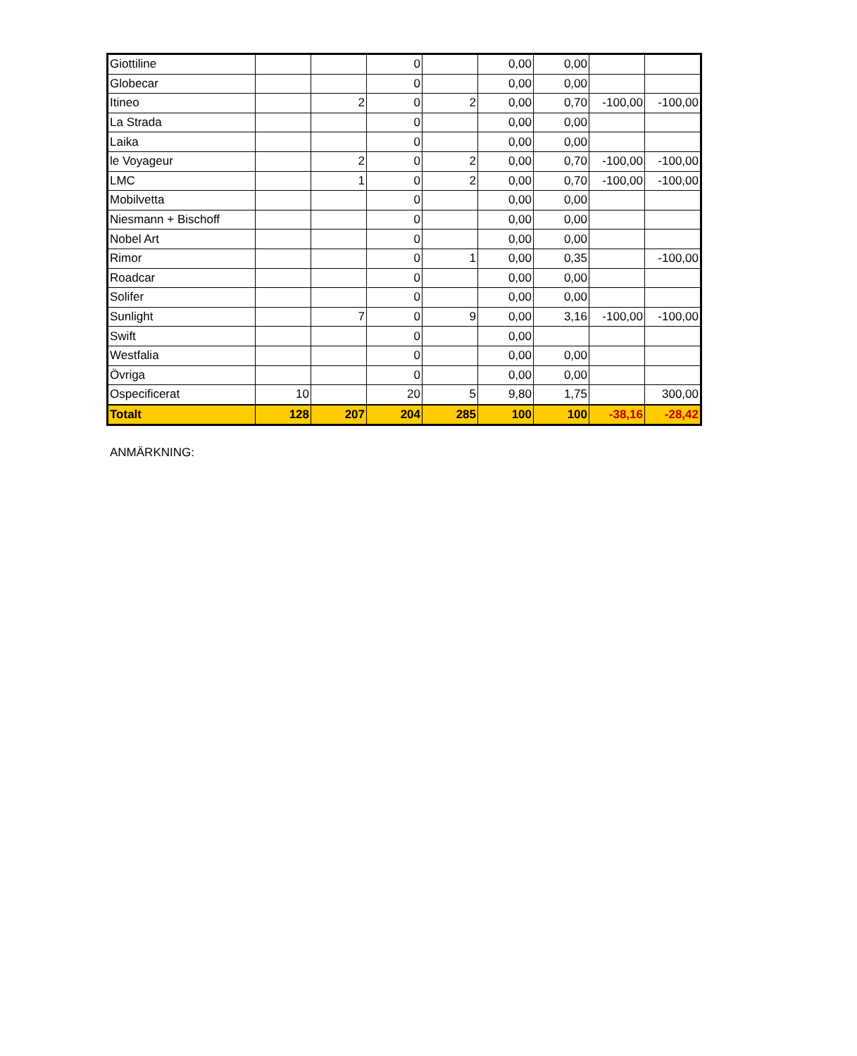| Giottiline | | | 0 | | 0,00 | 0,00 | | |
| Globecar | | | 0 | | 0,00 | 0,00 | | |
| Itineo | | 2 | 0 | 2 | 0,00 | 0,70 | -100,00 | -100,00 |
| La Strada | | | 0 | | 0,00 | 0,00 | | |
| Laika | | | 0 | | 0,00 | 0,00 | | |
| le Voyageur | | 2 | 0 | 2 | 0,00 | 0,70 | -100,00 | -100,00 |
| LMC | | 1 | 0 | 2 | 0,00 | 0,70 | -100,00 | -100,00 |
| Mobilvetta | | | 0 | | 0,00 | 0,00 | | |
| Niesmann + Bischoff | | | 0 | | 0,00 | 0,00 | | |
| Nobel Art | | | 0 | | 0,00 | 0,00 | | |
| Rimor | | | 0 | 1 | 0,00 | 0,35 | | -100,00 |
| Roadcar | | | 0 | | 0,00 | 0,00 | | |
| Solifer | | | 0 | | 0,00 | 0,00 | | |
| Sunlight | | 7 | 0 | 9 | 0,00 | 3,16 | -100,00 | -100,00 |
| Swift | | | 0 | | 0,00 | | | |
| Westfalia | | | 0 | | 0,00 | 0,00 | | |
| Övriga | | | 0 | | 0,00 | 0,00 | | |
| Ospecificerat | 10 | | 20 | 5 | 9,80 | 1,75 | | 300,00 |
| Totalt | 128 | 207 | 204 | 285 | 100 | 100 | -38,16 | -28,42 |
ANMÄRKNING: